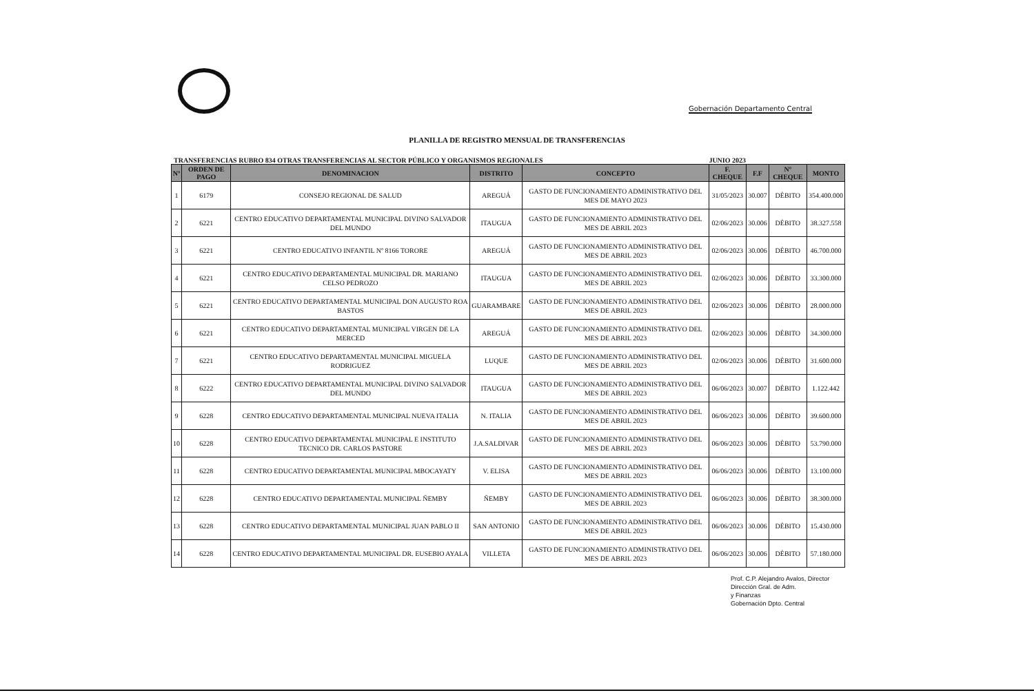Gobernación Departamento Central
PLANILLA DE REGISTRO MENSUAL DE TRANSFERENCIAS
TRANSFERENCIAS RUBRO 834 OTRAS TRANSFERENCIAS AL SECTOR PÚBLICO Y ORGANISMOS REGIONALES JUNIO 2023
| Nº | ORDEN DE PAGO | DENOMINACION | DISTRITO | CONCEPTO | F. CHEQUE | F.F | Nº CHEQUE | MONTO |
| --- | --- | --- | --- | --- | --- | --- | --- | --- |
| 1 | 6179 | CONSEJO REGIONAL DE SALUD | AREGUÁ | GASTO DE FUNCIONAMIENTO ADMINISTRATIVO DEL MES DE MAYO 2023 | 31/05/2023 | 30.007 | DÉBITO | 354.400.000 |
| 2 | 6221 | CENTRO EDUCATIVO DEPARTAMENTAL MUNICIPAL DIVINO SALVADOR DEL MUNDO | ITAUGUA | GASTO DE FUNCIONAMIENTO ADMINISTRATIVO DEL MES DE ABRIL 2023 | 02/06/2023 | 30.006 | DÉBITO | 38.327.558 |
| 3 | 6221 | CENTRO EDUCATIVO INFANTIL Nº 8166 TORORE | AREGUÁ | GASTO DE FUNCIONAMIENTO ADMINISTRATIVO DEL MES DE ABRIL 2023 | 02/06/2023 | 30.006 | DÉBITO | 46.700.000 |
| 4 | 6221 | CENTRO EDUCATIVO DEPARTAMENTAL MUNICIPAL DR. MARIANO CELSO PEDROZO | ITAUGUA | GASTO DE FUNCIONAMIENTO ADMINISTRATIVO DEL MES DE ABRIL 2023 | 02/06/2023 | 30.006 | DÉBITO | 33.300.000 |
| 5 | 6221 | CENTRO EDUCATIVO DEPARTAMENTAL MUNICIPAL DON AUGUSTO ROA BASTOS | GUARAMBARE | GASTO DE FUNCIONAMIENTO ADMINISTRATIVO DEL MES DE ABRIL 2023 | 02/06/2023 | 30.006 | DÉBITO | 28.000.000 |
| 6 | 6221 | CENTRO EDUCATIVO DEPARTAMENTAL MUNICIPAL VIRGEN DE LA MERCED | AREGUÁ | GASTO DE FUNCIONAMIENTO ADMINISTRATIVO DEL MES DE ABRIL 2023 | 02/06/2023 | 30.006 | DÉBITO | 34.300.000 |
| 7 | 6221 | CENTRO EDUCATIVO DEPARTAMENTAL MUNICIPAL MIGUELA RODRIGUEZ | LUQUE | GASTO DE FUNCIONAMIENTO ADMINISTRATIVO DEL MES DE ABRIL 2023 | 02/06/2023 | 30.006 | DÉBITO | 31.600.000 |
| 8 | 6222 | CENTRO EDUCATIVO DEPARTAMENTAL MUNICIPAL DIVINO SALVADOR DEL MUNDO | ITAUGUA | GASTO DE FUNCIONAMIENTO ADMINISTRATIVO DEL MES DE ABRIL 2023 | 06/06/2023 | 30.007 | DÉBITO | 1.122.442 |
| 9 | 6228 | CENTRO EDUCATIVO DEPARTAMENTAL MUNICIPAL NUEVA ITALIA | N. ITALIA | GASTO DE FUNCIONAMIENTO ADMINISTRATIVO DEL MES DE ABRIL 2023 | 06/06/2023 | 30.006 | DÉBITO | 39.600.000 |
| 10 | 6228 | CENTRO EDUCATIVO DEPARTAMENTAL MUNICIPAL E INSTITUTO TECNICO DR. CARLOS PASTORE | J.A.SALDIVAR | GASTO DE FUNCIONAMIENTO ADMINISTRATIVO DEL MES DE ABRIL 2023 | 06/06/2023 | 30.006 | DÉBITO | 53.790.000 |
| 11 | 6228 | CENTRO EDUCATIVO DEPARTAMENTAL MUNICIPAL MBOCAYATY | V. ELISA | GASTO DE FUNCIONAMIENTO ADMINISTRATIVO DEL MES DE ABRIL 2023 | 06/06/2023 | 30.006 | DÉBITO | 13.100.000 |
| 12 | 6228 | CENTRO EDUCATIVO DEPARTAMENTAL MUNICIPAL ÑEMBY | ÑEMBY | GASTO DE FUNCIONAMIENTO ADMINISTRATIVO DEL MES DE ABRIL 2023 | 06/06/2023 | 30.006 | DÉBITO | 38.300.000 |
| 13 | 6228 | CENTRO EDUCATIVO DEPARTAMENTAL MUNICIPAL JUAN PABLO II | SAN ANTONIO | GASTO DE FUNCIONAMIENTO ADMINISTRATIVO DEL MES DE ABRIL 2023 | 06/06/2023 | 30.006 | DÉBITO | 15.430.000 |
| 14 | 6228 | CENTRO EDUCATIVO DEPARTAMENTAL MUNICIPAL DR. EUSEBIO AYALA | VILLETA | GASTO DE FUNCIONAMIENTO ADMINISTRATIVO DEL MES DE ABRIL 2023 | 06/06/2023 | 30.006 | DÉBITO | 57.180.000 |
Prof. C.P. Alejandro Avalos, Director
Dirección Gral. de Adm.
y Finanzas
Gobernación Dpto. Central